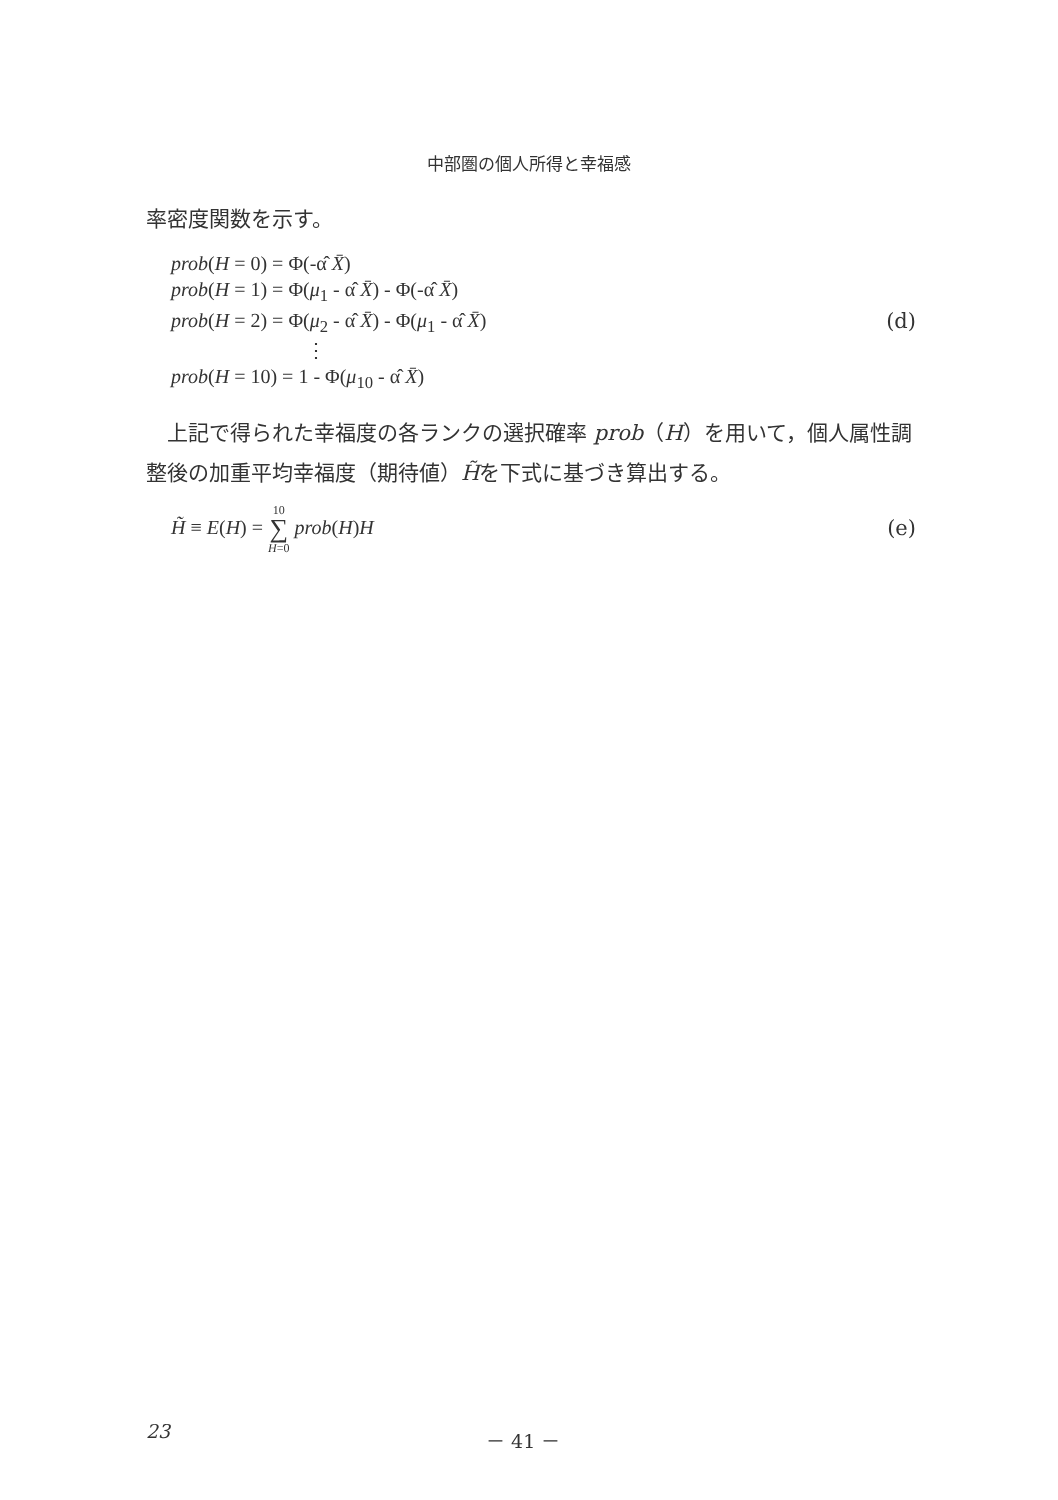中部圏の個人所得と幸福感
率密度関数を示す。
prob(H = 0) = Φ(-α̂ X̄)
prob(H = 1) = Φ(μ<sub>1</sub> - α̂ X̄) - Φ(-α̂ X̄)
prob(H = 2) = Φ(μ<sub>2</sub> - α̂ X̄) - Φ(μ<sub>1</sub> - α̂ X̄)
⋮
prob(H = 10) = 1 - Φ(μ<sub>10</sub> - α̂ X̄)
(d)
上記で得られた幸福度の各ランクの選択確率 prob（H）を用いて，個人属性調整後の加重平均幸福度（期待値）H̃を下式に基づき算出する。
H̃ ≡ E(H) = 10
∑
H=0 prob(H)H
(e)
23 － 41 －